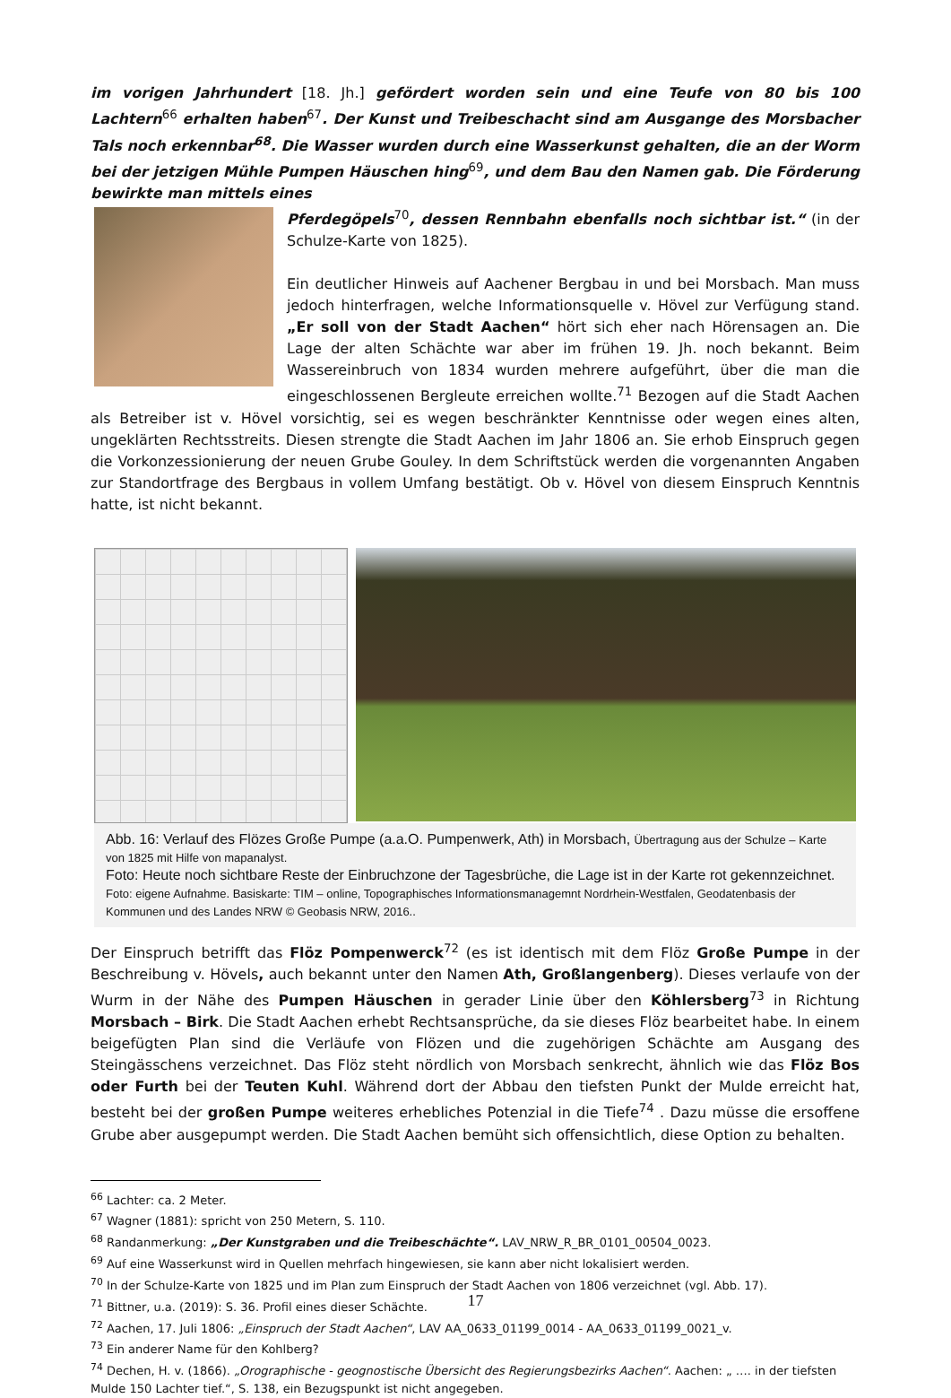im vorigen Jahrhundert [18. Jh.] gefördert worden sein und eine Teufe von 80 bis 100 Lachtern<sup>66</sup> erhalten haben<sup>67</sup>. Der Kunst und Treibeschacht sind am Ausgange des Morsbacher Tals noch erkennbar<sup>68</sup>. Die Wasser wurden durch eine Wasserkunst gehalten, die an der Worm bei der jetzigen Mühle Pumpen Häuschen hing<sup>69</sup>, und dem Bau den Namen gab. Die Förderung bewirkte man mittels eines
Pferdegöpels<sup>70</sup>, dessen Rennbahn ebenfalls noch sichtbar ist.“ (in der Schulze-Karte von 1825).
Ein deutlicher Hinweis auf Aachener Bergbau in und bei Morsbach. Man muss jedoch hinterfragen, welche Informationsquelle v. Hövel zur Verfügung stand. „Er soll von der Stadt Aachen“ hört sich eher nach Hörensagen an. Die Lage der alten Schächte war aber im frühen 19. Jh. noch bekannt. Beim Wassereinbruch von 1834 wurden mehrere aufgeführt, über die man die eingeschlossenen Bergleute erreichen wollte.<sup>71</sup> Bezogen auf die Stadt Aachen als Betreiber ist v. Hövel vorsichtig, sei es wegen beschränkter Kenntnisse oder wegen eines alten, ungeklärten Rechtsstreits. Diesen strengte die Stadt Aachen im Jahr 1806 an. Sie erhob Einspruch gegen die Vorkonzessionierung der neuen Grube Gouley. In dem Schriftstück werden die vorgenannten Angaben zur Standortfrage des Bergbaus in vollem Umfang bestätigt. Ob v. Hövel von diesem Einspruch Kenntnis hatte, ist nicht bekannt.
Abb. 16: Verlauf des Flözes Große Pumpe (a.a.O. Pumpenwerk, Ath) in Morsbach, Übertragung aus der Schulze – Karte von 1825 mit Hilfe von mapanalyst.
Foto: Heute noch sichtbare Reste der Einbruchzone der Tagesbrüche, die Lage ist in der Karte rot gekennzeichnet.
Foto: eigene Aufnahme. Basiskarte: TIM – online, Topographisches Informationsmanagemnt Nordrhein-Westfalen, Geodatenbasis der Kommunen und des Landes NRW © Geobasis NRW, 2016..
Der Einspruch betrifft das Flöz Pompenwerck<sup>72</sup> (es ist identisch mit dem Flöz Große Pumpe in der Beschreibung v. Hövels, auch bekannt unter den Namen Ath, Großlangenberg). Dieses verlaufe von der Wurm in der Nähe des Pumpen Häuschen in gerader Linie über den Köhlersberg<sup>73</sup> in Richtung Morsbach – Birk. Die Stadt Aachen erhebt Rechtsansprüche, da sie dieses Flöz bearbeitet habe. In einem beigefügten Plan sind die Verläufe von Flözen und die zugehörigen Schächte am Ausgang des Steingässchens verzeichnet. Das Flöz steht nördlich von Morsbach senkrecht, ähnlich wie das Flöz Bos oder Furth bei der Teuten Kuhl. Während dort der Abbau den tiefsten Punkt der Mulde erreicht hat, besteht bei der großen Pumpe weiteres erhebliches Potenzial in die Tiefe<sup>74</sup> . Dazu müsse die ersoffene Grube aber ausgepumpt werden. Die Stadt Aachen bemüht sich offensichtlich, diese Option zu behalten.
<sup>66</sup> Lachter: ca. 2 Meter.
<sup>67</sup> Wagner (1881): spricht von 250 Metern, S. 110.
<sup>68</sup> Randanmerkung: „Der Kunstgraben und die Treibeschächte“. LAV_NRW_R_BR_0101_00504_0023.
<sup>69</sup> Auf eine Wasserkunst wird in Quellen mehrfach hingewiesen, sie kann aber nicht lokalisiert werden.
<sup>70</sup> In der Schulze-Karte von 1825 und im Plan zum Einspruch der Stadt Aachen von 1806 verzeichnet (vgl. Abb. 17).
<sup>71</sup> Bittner, u.a. (2019): S. 36. Profil eines dieser Schächte.
<sup>72</sup> Aachen, 17. Juli 1806: „Einspruch der Stadt Aachen“, LAV AA_0633_01199_0014 - AA_0633_01199_0021_v.
<sup>73</sup> Ein anderer Name für den Kohlberg?
<sup>74</sup> Dechen, H. v. (1866). „Orographische - geognostische Übersicht des Regierungsbezirks Aachen“. Aachen: „ …. in der tiefsten Mulde 150 Lachter tief.“, S. 138, ein Bezugspunkt ist nicht angegeben.
17